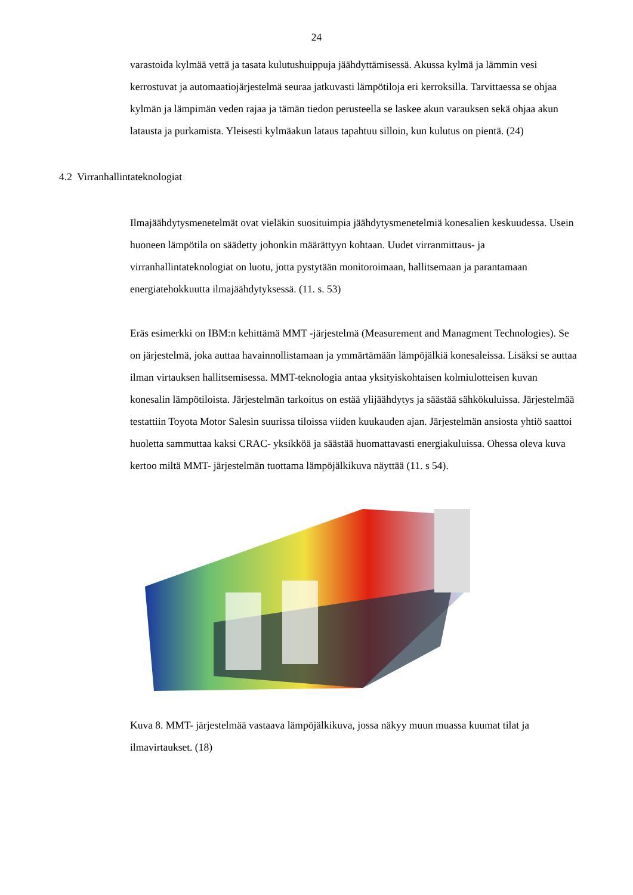24
varastoida kylmää vettä ja tasata kulutushuippuja jäähdyttämisessä. Akussa kylmä ja lämmin vesi kerrostuvat ja automaatiojärjestelmä seuraa jatkuvasti lämpötiloja eri kerroksilla. Tarvittaessa se ohjaa kylmän ja lämpimän veden rajaa ja tämän tiedon perusteella se laskee akun varauksen sekä ohjaa akun latausta ja purkamista. Yleisesti kylmäakun lataus tapahtuu silloin, kun kulutus on pientä. (24)
4.2 Virranhallintateknologiat
Ilmajäähdytysmenetelmät ovat vieläkin suosituimpia jäähdytysmenetelmiä konesalien keskuudessa. Usein huoneen lämpötila on säädetty johonkin määrättyyn kohtaan. Uudet virranmittaus- ja virranhallintateknologiat on luotu, jotta pystytään monitoroimaan, hallitsemaan ja parantamaan energiatehokkuutta ilmajäähdytyksessä. (11. s. 53)
Eräs esimerkki on IBM:n kehittämä MMT -järjestelmä (Measurement and Managment Technologies). Se on järjestelmä, joka auttaa havainnollistamaan ja ymmärtämään lämpöjälkiä konesaleissa. Lisäksi se auttaa ilman virtauksen hallitsemisessa. MMT-teknologia antaa yksityiskohtaisen kolmiulotteisen kuvan konesalin lämpötiloista. Järjestelmän tarkoitus on estää ylijäähdytys ja säästää sähkökuluissa. Järjestelmää testattiin Toyota Motor Salesin suurissa tiloissa viiden kuukauden ajan. Järjestelmän ansiosta yhtiö saattoi huoletta sammuttaa kaksi CRAC- yksikköä ja säästää huomattavasti energiakuluissa. Ohessa oleva kuva kertoo miltä MMT- järjestelmän tuottama lämpöjälkikuva näyttää (11. s 54).
Kuva 8. MMT- järjestelmää vastaava lämpöjälkikuva, jossa näkyy muun muassa kuumat tilat ja ilmavirtaukset. (18)